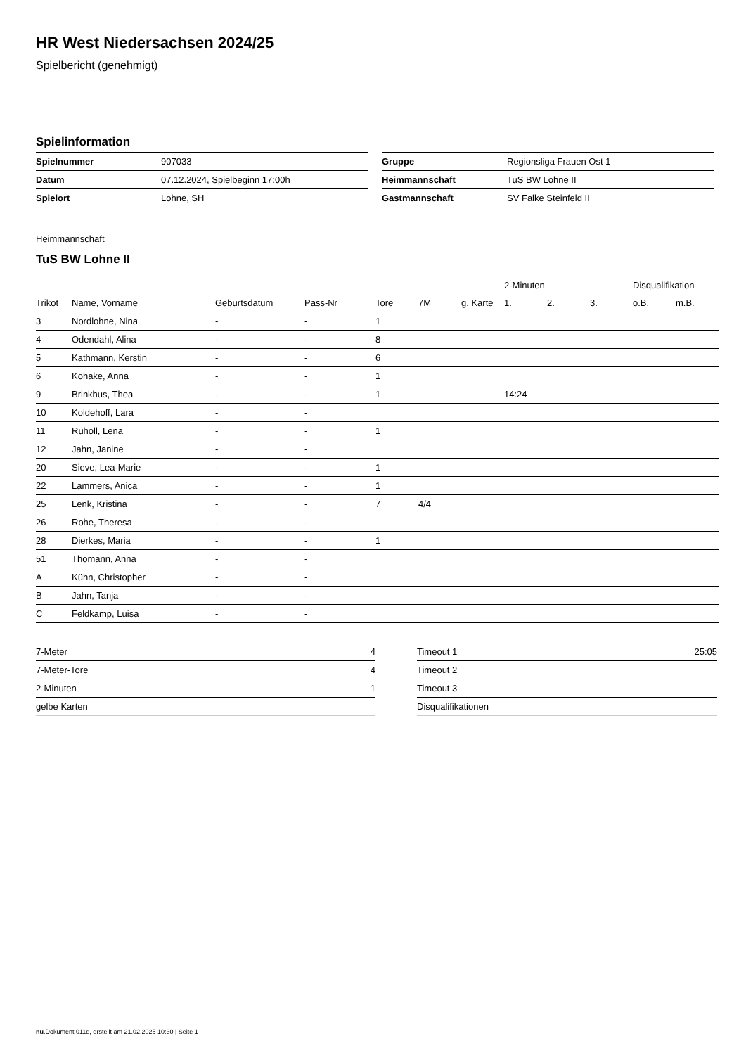HR West Niedersachsen 2024/25
Spielbericht (genehmigt)
Spielinformation
| Spielnummer | 907033 |
| Datum | 07.12.2024, Spielbeginn 17:00h |
| Spielort | Lohne, SH |
| Gruppe | Regionsliga Frauen Ost 1 |
| Heimmannschaft | TuS BW Lohne II |
| Gastmannschaft | SV Falke Steinfeld II |
Heimmannschaft
TuS BW Lohne II
| | | | | | | | 2-Minuten | | | Disqualifikation | |
| --- | --- | --- | --- | --- | --- | --- | --- | --- | --- | --- | --- |
| Trikot | Name, Vorname | Geburtsdatum | Pass-Nr | Tore | 7M | g. Karte | 1. | 2. | 3. | o.B. | m.B. |
| 3 | Nordlohne, Nina | - | - | 1 | | | | | | | |
| 4 | Odendahl, Alina | - | - | 8 | | | | | | | |
| 5 | Kathmann, Kerstin | - | - | 6 | | | | | | | |
| 6 | Kohake, Anna | - | - | 1 | | | | | | | |
| 9 | Brinkhus, Thea | - | - | 1 | | | 14:24 | | | | |
| 10 | Koldehoff, Lara | - | - | | | | | | | | |
| 11 | Ruholl, Lena | - | - | 1 | | | | | | | |
| 12 | Jahn, Janine | - | - | | | | | | | | |
| 20 | Sieve, Lea-Marie | - | - | 1 | | | | | | | |
| 22 | Lammers, Anica | - | - | 1 | | | | | | | |
| 25 | Lenk, Kristina | - | - | 7 | 4/4 | | | | | | |
| 26 | Rohe, Theresa | - | - | | | | | | | | |
| 28 | Dierkes, Maria | - | - | 1 | | | | | | | |
| 51 | Thomann, Anna | - | - | | | | | | | | |
| A | Kühn, Christopher | - | - | | | | | | | | |
| B | Jahn, Tanja | - | - | | | | | | | | |
| C | Feldkamp, Luisa | - | - | | | | | | | | |
| 7-Meter | 4 |
| 7-Meter-Tore | 4 |
| 2-Minuten | 1 |
| gelbe Karten | |
| Timeout 1 | 25:05 |
| Timeout 2 | |
| Timeout 3 | |
| Disqualifikationen | |
nu.Dokument 011e, erstellt am 21.02.2025 10:30 | Seite 1